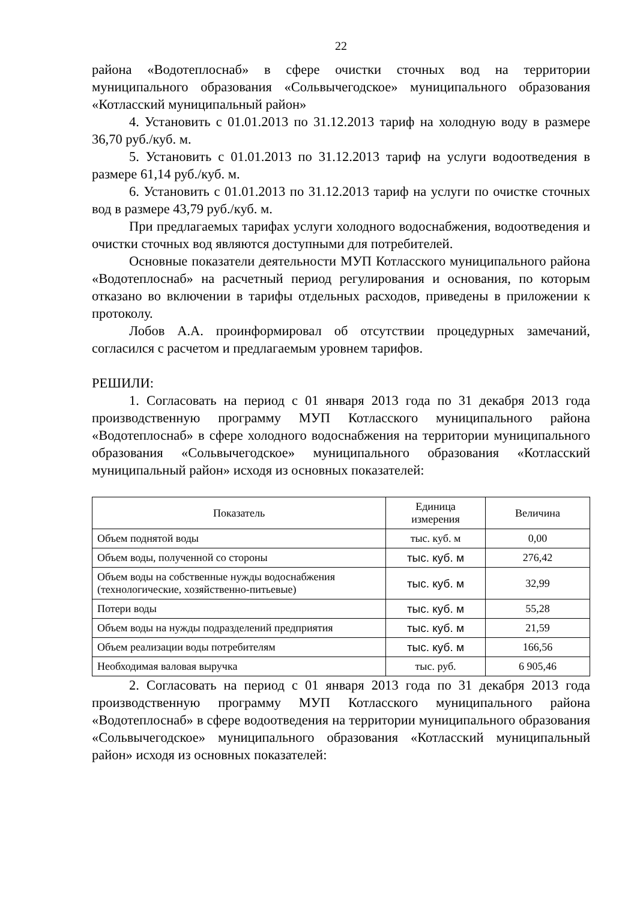22
района «Водотеплоснаб» в сфере очистки сточных вод на территории муниципального образования «Сольвычегодское» муниципального образования «Котласский муниципальный район»
4. Установить с 01.01.2013 по 31.12.2013 тариф на холодную воду в размере 36,70 руб./куб. м.
5. Установить с 01.01.2013 по 31.12.2013 тариф на услуги водоотведения в размере 61,14 руб./куб. м.
6. Установить с 01.01.2013 по 31.12.2013 тариф на услуги по очистке сточных вод в размере 43,79 руб./куб. м.
При предлагаемых тарифах услуги холодного водоснабжения, водоотведения и очистки сточных вод являются доступными для потребителей.
Основные показатели деятельности МУП Котласского муниципального района «Водотеплоснаб» на расчетный период регулирования и основания, по которым отказано во включении в тарифы отдельных расходов, приведены в приложении к протоколу.
Лобов А.А. проинформировал об отсутствии процедурных замечаний, согласился с расчетом и предлагаемым уровнем тарифов.
РЕШИЛИ:
1. Согласовать на период с 01 января 2013 года по 31 декабря 2013 года производственную программу МУП Котласского муниципального района «Водотеплоснаб» в сфере холодного водоснабжения на территории муниципального образования «Сольвычегодское» муниципального образования «Котласский муниципальный район» исходя из основных показателей:
| Показатель | Единица измерения | Величина |
| --- | --- | --- |
| Объем поднятой воды | тыс. куб. м | 0,00 |
| Объем воды, полученной со стороны | тыс. куб. м | 276,42 |
| Объем воды на собственные нужды водоснабжения (технологические, хозяйственно-питьевые) | тыс. куб. м | 32,99 |
| Потери воды | тыс. куб. м | 55,28 |
| Объем воды на нужды подразделений предприятия | тыс. куб. м | 21,59 |
| Объем реализации воды потребителям | тыс. куб. м | 166,56 |
| Необходимая валовая выручка | тыс. руб. | 6 905,46 |
2. Согласовать на период с 01 января 2013 года по 31 декабря 2013 года производственную программу МУП Котласского муниципального района «Водотеплоснаб» в сфере водоотведения на территории муниципального образования «Сольвычегодское» муниципального образования «Котласский муниципальный район» исходя из основных показателей: